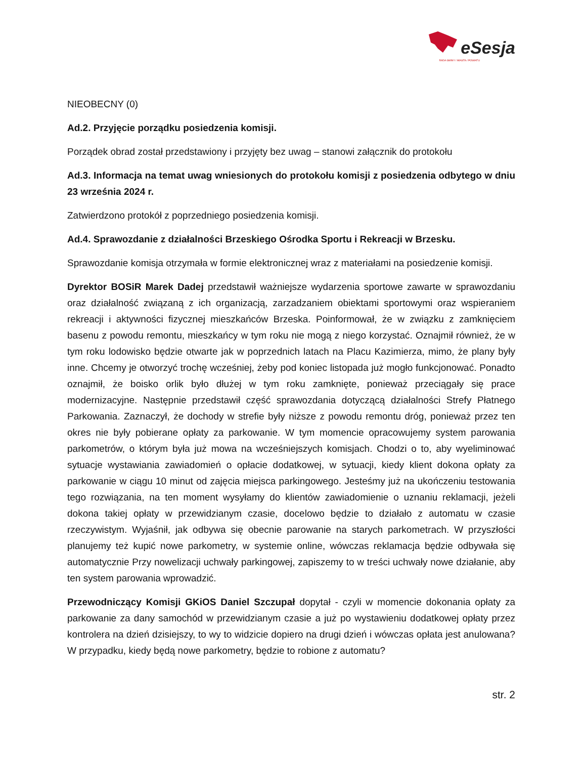eSesja
RADA GMINY / MIASTA / POWIATU
NIEOBECNY (0)
Ad.2. Przyjęcie porządku posiedzenia komisji.
Porządek obrad został przedstawiony i przyjęty bez uwag – stanowi załącznik do protokołu
Ad.3. Informacja na temat uwag wniesionych do protokołu komisji z posiedzenia odbytego w dniu 23 września 2024 r.
Zatwierdzono protokół z poprzedniego posiedzenia komisji.
Ad.4. Sprawozdanie z działalności Brzeskiego Ośrodka Sportu i Rekreacji w Brzesku.
Sprawozdanie komisja otrzymała w formie elektronicznej wraz z materiałami na posiedzenie komisji.
Dyrektor BOSiR Marek Dadej przedstawił ważniejsze wydarzenia sportowe zawarte w sprawozdaniu oraz działalność związaną z ich organizacją, zarzadzaniem obiektami sportowymi oraz wspieraniem rekreacji i aktywności fizycznej mieszkańców Brzeska. Poinformował, że w związku z zamknięciem basenu z powodu remontu, mieszkańcy w tym roku nie mogą z niego korzystać. Oznajmił również, że w tym roku lodowisko będzie otwarte jak w poprzednich latach na Placu Kazimierza, mimo, że plany były inne. Chcemy je otworzyć trochę wcześniej, żeby pod koniec listopada już mogło funkcjonować. Ponadto oznajmił, że boisko orlik było dłużej w tym roku zamknięte, ponieważ przeciągały się prace modernizacyjne. Następnie przedstawił część sprawozdania dotyczącą działalności Strefy Płatnego Parkowania. Zaznaczył, że dochody w strefie były niższe z powodu remontu dróg, ponieważ przez ten okres nie były pobierane opłaty za parkowanie. W tym momencie opracowujemy system parowania parkometrów, o którym była już mowa na wcześniejszych komisjach. Chodzi o to, aby wyeliminować sytuacje wystawiania zawiadomień o opłacie dodatkowej, w sytuacji, kiedy klient dokona opłaty za parkowanie w ciągu 10 minut od zajęcia miejsca parkingowego. Jesteśmy już na ukończeniu testowania tego rozwiązania, na ten moment wysyłamy do klientów zawiadomienie o uznaniu reklamacji, jeżeli dokona takiej opłaty w przewidzianym czasie, docelowo będzie to działało z automatu w czasie rzeczywistym. Wyjaśnił, jak odbywa się obecnie parowanie na starych parkometrach. W przyszłości planujemy też kupić nowe parkometry, w systemie online, wówczas reklamacja będzie odbywała się automatycznie Przy nowelizacji uchwały parkingowej, zapiszemy to w treści uchwały nowe działanie, aby ten system parowania wprowadzić.
Przewodniczący Komisji GKiOS Daniel Szczupał dopytał - czyli w momencie dokonania opłaty za parkowanie za dany samochód w przewidzianym czasie a już po wystawieniu dodatkowej opłaty przez kontrolera na dzień dzisiejszy, to wy to widzicie dopiero na drugi dzień i wówczas opłata jest anulowana? W przypadku, kiedy będą nowe parkometry, będzie to robione z automatu?
str. 2